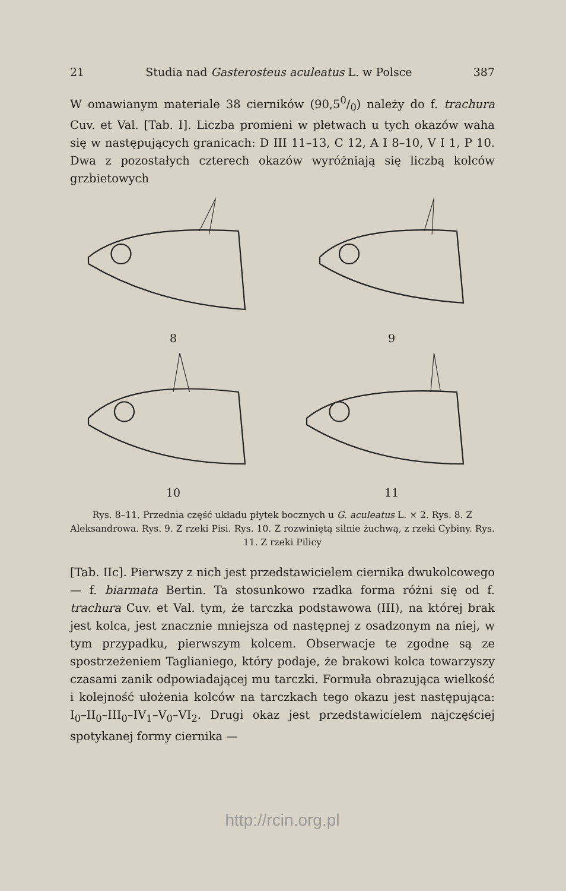21 Studia nad Gasterosteus aculeatus L. w Polsce 387
W omawianym materiale 38 cierników (90,50/0) należy do f. trachura Cuv. et Val. [Tab. I]. Liczba promieni w płetwach u tych okazów waha się w następujących granicach: D III 11–13, C 12, A I 8–10, V I 1, P 10. Dwa z pozostałych czterech okazów wyróżniają się liczbą kolców grzbietowych
8
9
10
11
Rys. 8–11. Przednia część układu płytek bocznych u G. aculeatus L. × 2. Rys. 8. Z Aleksandrowa. Rys. 9. Z rzeki Pisi. Rys. 10. Z rozwiniętą silnie żuchwą, z rzeki Cybiny. Rys. 11. Z rzeki Pilicy
[Tab. IIc]. Pierwszy z nich jest przedstawicielem ciernika dwukolcowego — f. biarmata Bertin. Ta stosunkowo rzadka forma różni się od f. trachura Cuv. et Val. tym, że tarczka podstawowa (III), na której brak jest kolca, jest znacznie mniejsza od następnej z osadzonym na niej, w tym przypadku, pierwszym kolcem. Obserwacje te zgodne są ze spostrzeżeniem Taglianiego, który podaje, że brakowi kolca towarzyszy czasami zanik odpowiadającej mu tarczki. Formuła obrazująca wielkość i kolejność ułożenia kolców na tarczkach tego okazu jest następująca: I<sub>0</sub>–II<sub>0</sub>–III<sub>0</sub>–IV<sub>1</sub>–V<sub>0</sub>–VI<sub>2</sub>. Drugi okaz jest przedstawicielem najczęściej spotykanej formy ciernika —
http://rcin.org.pl